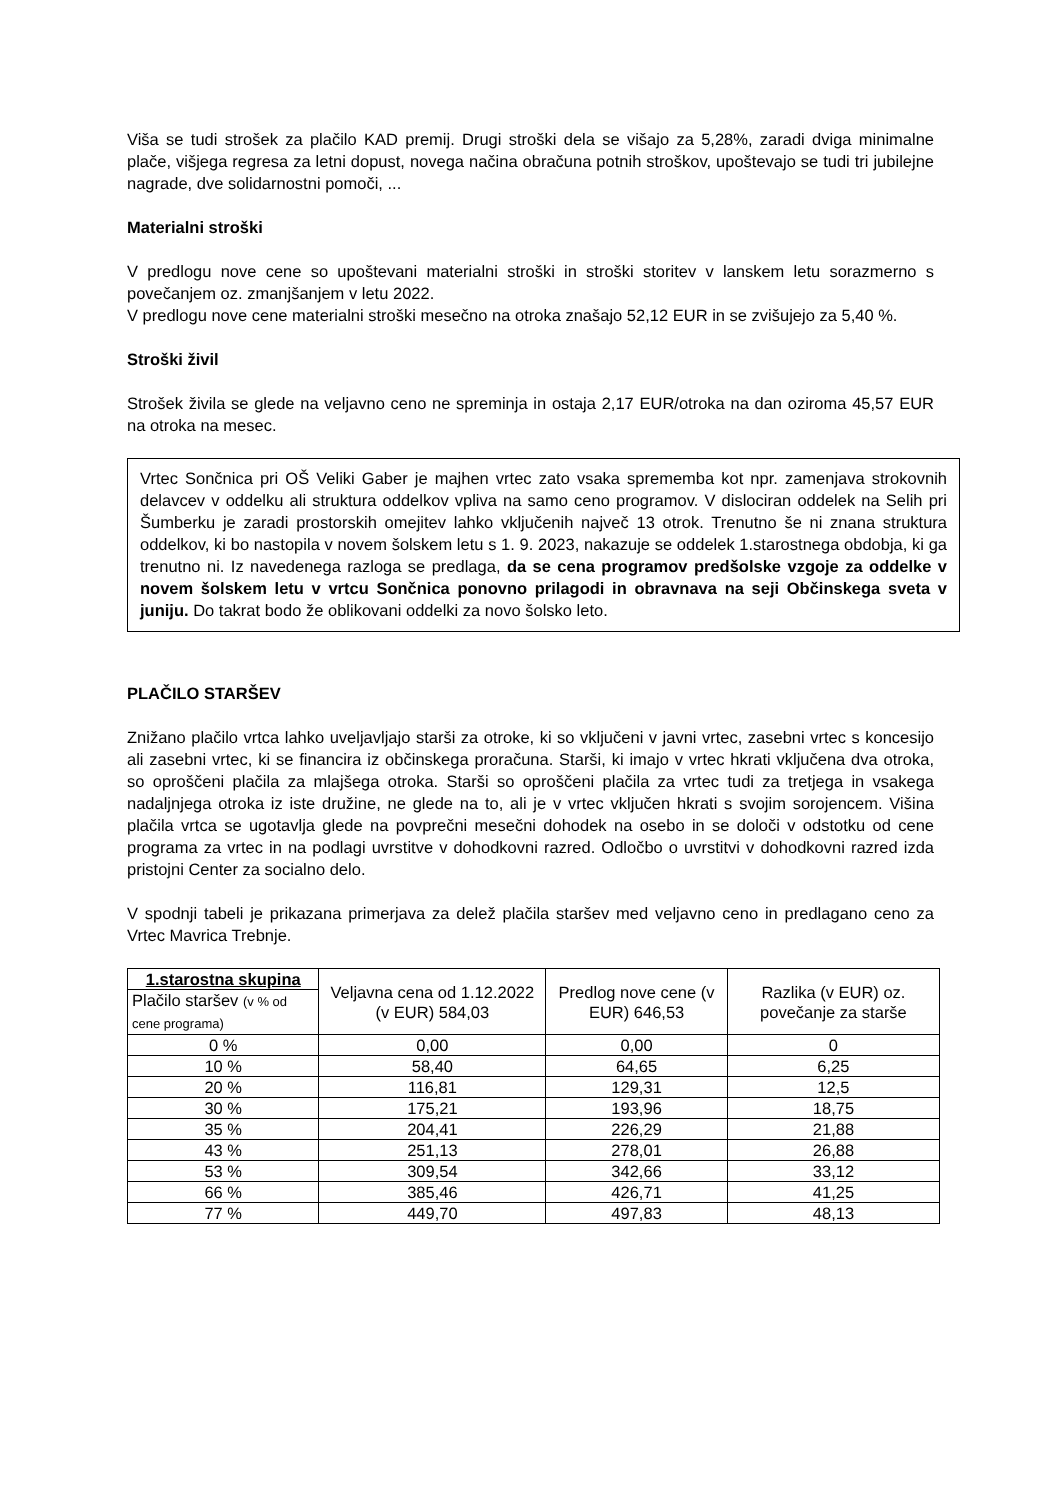Viša se tudi strošek za plačilo KAD premij. Drugi stroški dela se višajo za 5,28%, zaradi dviga minimalne plače, višjega regresa za letni dopust, novega načina obračuna potnih stroškov, upoštevajo se tudi tri jubilejne nagrade, dve solidarnostni pomoči, ...
Materialni stroški
V predlogu nove cene so upoštevani materialni stroški in stroški storitev v lanskem letu sorazmerno s povečanjem oz. zmanjšanjem v letu 2022.
V predlogu nove cene materialni stroški mesečno na otroka znašajo 52,12 EUR in se zvišujejo za 5,40 %.
Stroški živil
Strošek živila se glede na veljavno ceno ne spreminja in ostaja 2,17 EUR/otroka na dan oziroma 45,57 EUR na otroka na mesec.
Vrtec Sončnica pri OŠ Veliki Gaber je majhen vrtec zato vsaka sprememba kot npr. zamenjava strokovnih delavcev v oddelku ali struktura oddelkov vpliva na samo ceno programov. V dislociran oddelek na Selih pri Šumberku je zaradi prostorskih omejitev lahko vključenih največ 13 otrok. Trenutno še ni znana struktura oddelkov, ki bo nastopila v novem šolskem letu s 1. 9. 2023, nakazuje se oddelek 1.starostnega obdobja, ki ga trenutno ni. Iz navedenega razloga se predlaga, da se cena programov predšolske vzgoje za oddelke v novem šolskem letu v vrtcu Sončnica ponovno prilagodi in obravnava na seji Občinskega sveta v juniju. Do takrat bodo že oblikovani oddelki za novo šolsko leto.
PLAČILO STARŠEV
Znižano plačilo vrtca lahko uveljavljajo starši za otroke, ki so vključeni v javni vrtec, zasebni vrtec s koncesijo ali zasebni vrtec, ki se financira iz občinskega proračuna. Starši, ki imajo v vrtec hkrati vključena dva otroka, so oproščeni plačila za mlajšega otroka. Starši so oproščeni plačila za vrtec tudi za tretjega in vsakega nadaljnjega otroka iz iste družine, ne glede na to, ali je v vrtec vključen hkrati s svojim sorojencem. Višina plačila vrtca se ugotavlja glede na povprečni mesečni dohodek na osebo in se določi v odstotku od cene programa za vrtec in na podlagi uvrstitve v dohodkovni razred. Odločbo o uvrstitvi v dohodkovni razred izda pristojni Center za socialno delo.
V spodnji tabeli je prikazana primerjava za delež plačila staršev med veljavno ceno in predlagano ceno za Vrtec Mavrica Trebnje.
| 1.starostna skupina | Veljavna cena od 1.12.2022 (v EUR) 584,03 | Predlog nove cene (v EUR) 646,53 | Razlika (v EUR) oz. povečanje za starše |
| --- | --- | --- | --- |
| Plačilo staršev (v % od cene programa) | | | |
| 0 % | 0,00 | 0,00 | 0 |
| 10 % | 58,40 | 64,65 | 6,25 |
| 20 % | 116,81 | 129,31 | 12,5 |
| 30 % | 175,21 | 193,96 | 18,75 |
| 35 % | 204,41 | 226,29 | 21,88 |
| 43 % | 251,13 | 278,01 | 26,88 |
| 53 % | 309,54 | 342,66 | 33,12 |
| 66 % | 385,46 | 426,71 | 41,25 |
| 77 % | 449,70 | 497,83 | 48,13 |